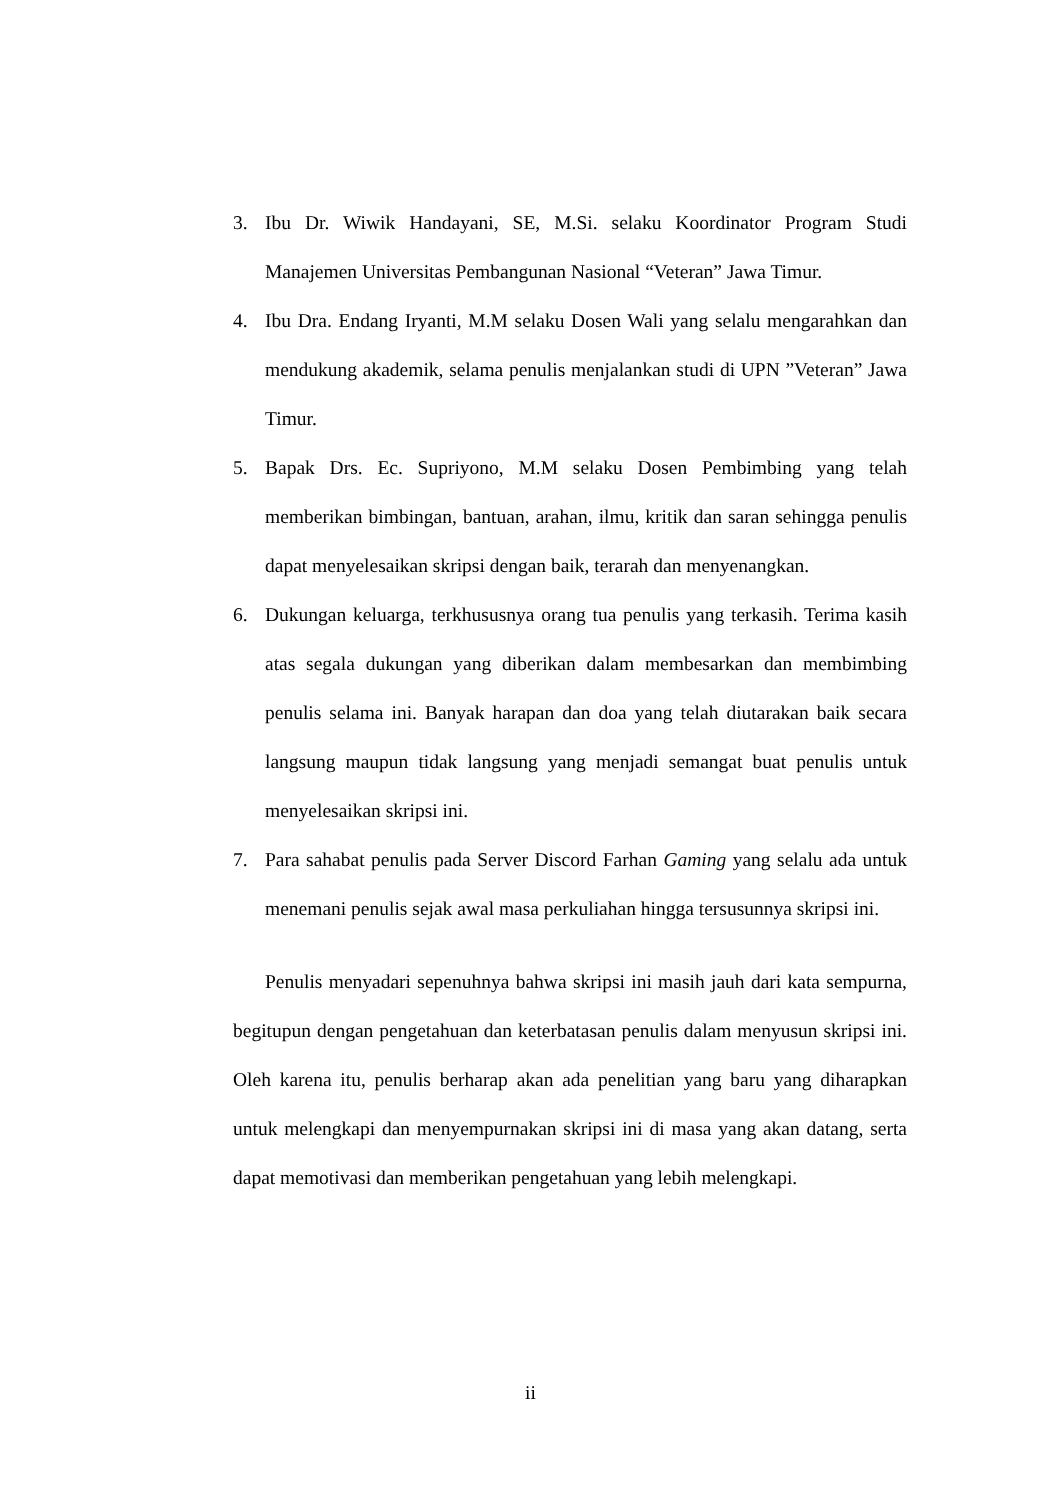3. Ibu Dr. Wiwik Handayani, SE, M.Si. selaku Koordinator Program Studi Manajemen Universitas Pembangunan Nasional “Veteran” Jawa Timur.
4. Ibu Dra. Endang Iryanti, M.M selaku Dosen Wali yang selalu mengarahkan dan mendukung akademik, selama penulis menjalankan studi di UPN ”Veteran” Jawa Timur.
5. Bapak Drs. Ec. Supriyono, M.M selaku Dosen Pembimbing yang telah memberikan bimbingan, bantuan, arahan, ilmu, kritik dan saran sehingga penulis dapat menyelesaikan skripsi dengan baik, terarah dan menyenangkan.
6. Dukungan keluarga, terkhususnya orang tua penulis yang terkasih. Terima kasih atas segala dukungan yang diberikan dalam membesarkan dan membimbing penulis selama ini. Banyak harapan dan doa yang telah diutarakan baik secara langsung maupun tidak langsung yang menjadi semangat buat penulis untuk menyelesaikan skripsi ini.
7. Para sahabat penulis pada Server Discord Farhan Gaming yang selalu ada untuk menemani penulis sejak awal masa perkuliahan hingga tersusunnya skripsi ini.
Penulis menyadari sepenuhnya bahwa skripsi ini masih jauh dari kata sempurna, begitupun dengan pengetahuan dan keterbatasan penulis dalam menyusun skripsi ini. Oleh karena itu, penulis berharap akan ada penelitian yang baru yang diharapkan untuk melengkapi dan menyempurnakan skripsi ini di masa yang akan datang, serta dapat memotivasi dan memberikan pengetahuan yang lebih melengkapi.
ii